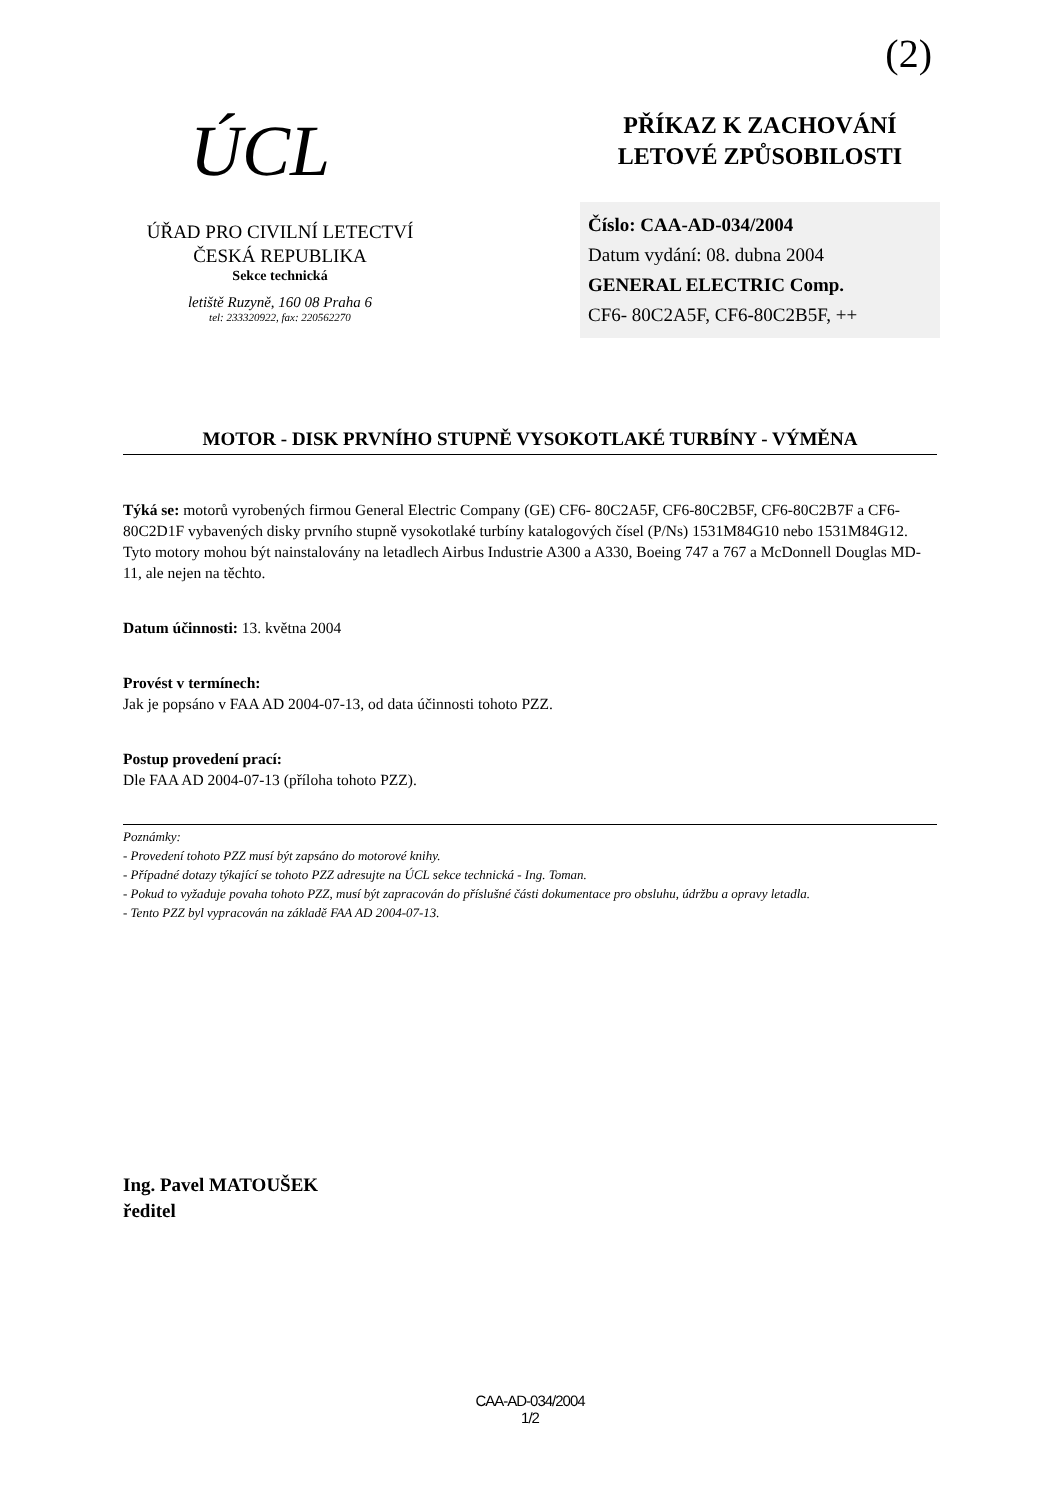(2)
ÚCL
ÚŘAD PRO CIVILNÍ LETECTVÍ
ČESKÁ REPUBLIKA
Sekce technická
letiště Ruzyně, 160 08 Praha 6
tel: 233320922, fax: 220562270
PŘÍKAZ K ZACHOVÁNÍ
LETOVÉ ZPŮSOBILOSTI
Číslo: CAA-AD-034/2004
Datum vydání: 08. dubna 2004
GENERAL ELECTRIC Comp.
CF6- 80C2A5F, CF6-80C2B5F, ++
MOTOR - DISK PRVNÍHO STUPNĚ VYSOKOTLAKÉ TURBÍNY - VÝMĚNA
Týká se: motorů vyrobených firmou General Electric Company (GE) CF6- 80C2A5F, CF6-80C2B5F, CF6-80C2B7F a CF6-80C2D1F vybavených disky prvního stupně vysokotlaké turbíny katalogových čísel (P/Ns) 1531M84G10 nebo 1531M84G12. Tyto motory mohou být nainstalovány na letadlech Airbus Industrie A300 a A330, Boeing 747 a 767 a McDonnell Douglas MD-11, ale nejen na těchto.
Datum účinnosti: 13. května 2004
Provést v termínech:
Jak je popsáno v FAA AD 2004-07-13, od data účinnosti tohoto PZZ.
Postup provedení prací:
Dle FAA AD 2004-07-13 (příloha tohoto PZZ).
Poznámky:
- Provedení tohoto PZZ musí být zapsáno do motorové knihy.
- Případné dotazy týkající se tohoto PZZ adresujte na ÚCL sekce technická - Ing. Toman.
- Pokud to vyžaduje povaha tohoto PZZ, musí být zapracován do příslušné části dokumentace pro obsluhu, údržbu a opravy letadla.
- Tento PZZ byl vypracován na základě FAA AD 2004-07-13.
Ing. Pavel MATOUŠEK
ředitel
CAA-AD-034/2004
1/2